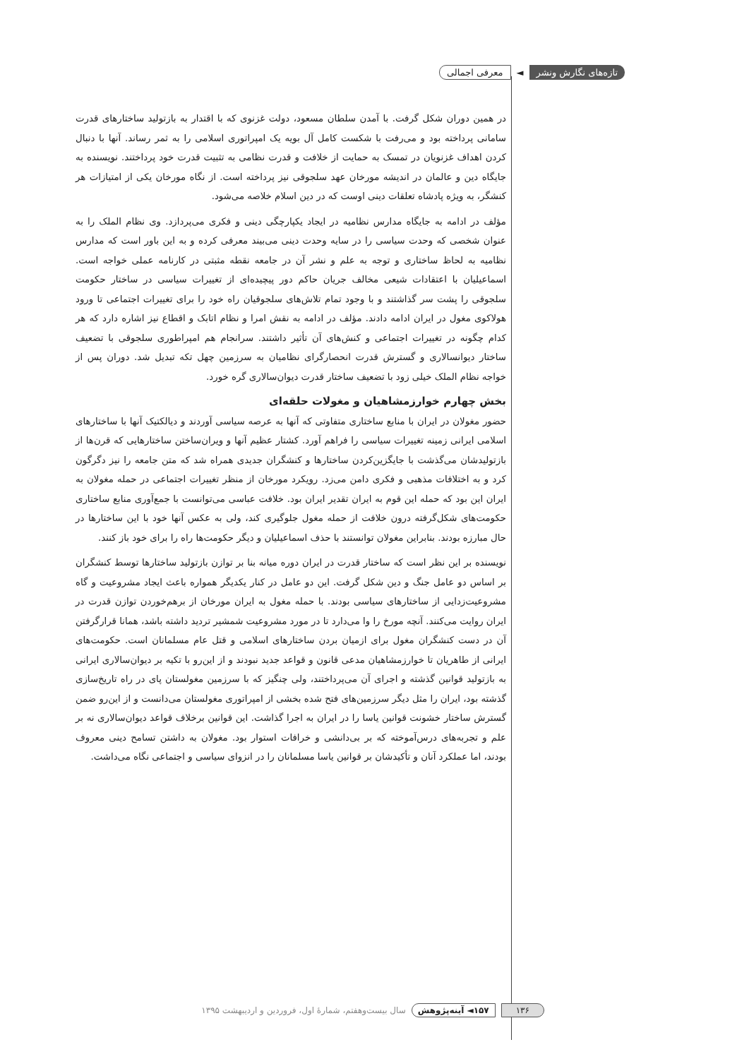تازه‌های نگارش ونشر ◄ معرفی اجمالی
در همین دوران شکل گرفت. با آمدن سلطان مسعود، دولت غزنوی که با اقتدار به بازتولید ساختارهای قدرت سامانی پرداخته بود و می‌رفت با شکست کامل آل بویه یک امپراتوری اسلامی را به ثمر رساند. آنها با دنبال کردن اهداف غزنویان در تمسک به حمایت از خلافت و قدرت نظامی به تثبیت قدرت خود پرداختند. نویسنده به جایگاه دین و عالمان در اندیشه مورخان عهد سلجوقی نیز پرداخته است. از نگاه مورخان یکی از امتیازات هر کنشگر، به ویژه پادشاه تعلقات دینی اوست که در دین اسلام خلاصه می‌شود.
مؤلف در ادامه به جایگاه مدارس نظامیه در ایجاد یکپارچگی دینی و فکری می‌پردازد. وی نظام الملک را به عنوان شخصی که وحدت سیاسی را در سایه وحدت دینی می‌بیند معرفی کرده و به این باور است که مدارس نظامیه به لحاظ ساختاری و توجه به علم و نشر آن در جامعه نقطه مثبتی در کارنامه عملی خواجه است. اسماعیلیان با اعتقادات شیعی مخالف جریان حاکم دور پیچیده‌ای از تغییرات سیاسی در ساختار حکومت سلجوقی را پشت سر گذاشتند و با وجود تمام تلاش‌های سلجوقیان راه خود را برای تغییرات اجتماعی تا ورود هولاکوی مغول در ایران ادامه دادند. مؤلف در ادامه به نقش امرا و نظام اتابک و اقطاع نیز اشاره دارد که هر کدام چگونه در تغییرات اجتماعی و کنش‌های آن تأثیر داشتند. سرانجام هم امپراطوری سلجوقی با تضعیف ساختار دیوانسالاری و گسترش قدرت انحصارگرای نظامیان به سرزمین چهل تکه تبدیل شد. دوران پس از خواجه نظام الملک خیلی زود با تضعیف ساختار قدرت دیوان‌سالاری گره خورد.
بخش چهارم خوارزمشاهیان و مغولات حلقه‌ای
حضور مغولان در ایران با منابع ساختاری متفاوتی که آنها به عرصه سیاسی آوردند و دیالکتیک آنها با ساختارهای اسلامی ایرانی زمینه تغییرات سیاسی را فراهم آورد. کشتار عظیم آنها و ویران‌ساختن ساختارهایی که قرن‌ها از بازتولیدشان می‌گذشت با جایگزین‌کردن ساختارها و کنشگران جدیدی همراه شد که متن جامعه را نیز دگرگون کرد و به اختلافات مذهبی و فکری دامن می‌زد. رویکرد مورخان از منظر تغییرات اجتماعی در حمله مغولان به ایران این بود که حمله این قوم به ایران تقدیر ایران بود. خلافت عباسی می‌توانست با جمع‌آوری منابع ساختاری حکومت‌های شکل‌گرفته درون خلافت از حمله مغول جلوگیری کند، ولی به عکس آنها خود با این ساختارها در حال مبارزه بودند. بنابراین مغولان توانستند با حذف اسماعیلیان و دیگر حکومت‌ها راه را برای خود باز کنند.
نویسنده بر این نظر است که ساختار قدرت در ایران دوره میانه بنا بر توازن بازتولید ساختارها توسط کنشگران بر اساس دو عامل جنگ و دین شکل گرفت. این دو عامل در کنار یکدیگر همواره باعث ایجاد مشروعیت و گاه مشروعیت‌زدایی از ساختارهای سیاسی بودند. با حمله مغول به ایران مورخان از برهم‌خوردن توازن قدرت در ایران روایت می‌کنند. آنچه مورخ را وا می‌دارد تا در مورد مشروعیت شمشیر تردید داشته باشد، همانا قرارگرفتن آن در دست کنشگران مغول برای ازمیان بردن ساختارهای اسلامی و قتل عام مسلمانان است. حکومت‌های ایرانی از طاهریان تا خوارزمشاهیان مدعی قانون و قواعد جدید نبودند و از این‌رو با تکیه بر دیوان‌سالاری ایرانی به بازتولید قوانین گذشته و اجرای آن می‌پرداختند، ولی چنگیز که با سرزمین مغولستان پای در راه تاریخ‌سازی گذشته بود، ایران را مثل دیگر سرزمین‌های فتح شده بخشی از امپراتوری مغولستان می‌دانست و از این‌رو ضمن گسترش ساختار خشونت قوانین یاسا را در ایران به اجرا گذاشت. این قوانین برخلاف قواعد دیوان‌سالاری نه بر علم و تجربه‌های درس‌آموخته که بر بی‌دانشی و خرافات استوار بود. مغولان به داشتن تسامح دینی معروف بودند، اما عملکرد آنان و تأکیدشان بر قوانین یاسا مسلمانان را در انزوای سیاسی و اجتماعی نگاه می‌داشت.
۱۳۶ ۱۵۷◄ آینه‌پژوهش سال بیست‌وهفتم، شمارۀ اول، فروردین و اردیبهشت ۱۳۹۵